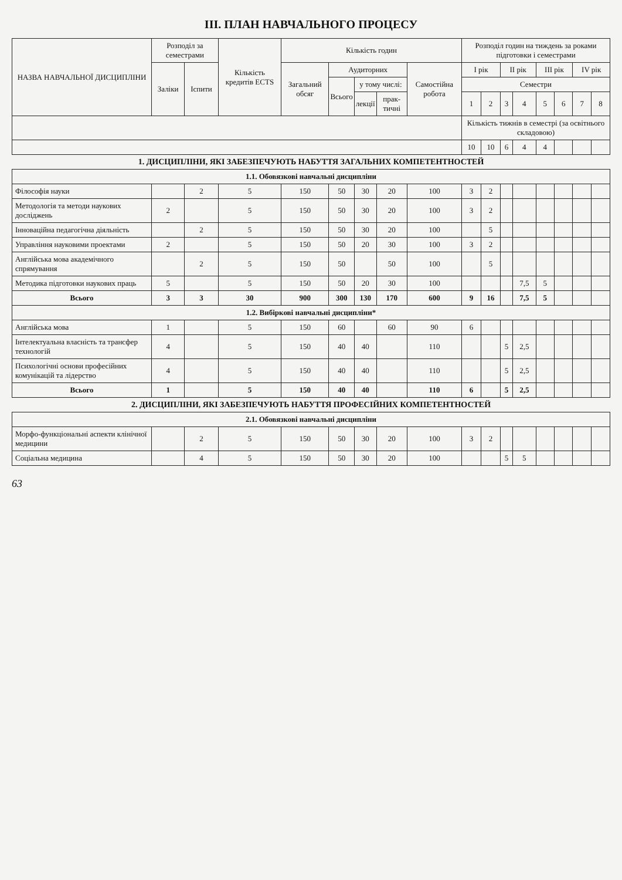ІІІ. ПЛАН НАВЧАЛЬНОГО ПРОЦЕСУ
| НАЗВА НАВЧАЛЬНОЇ ДИСЦИПЛІНИ | Розподіл за семестрами | | Кількість кредитів ECTS | Кількість годин | | | | | Розподіл годин на тиждень за роками підготовки і семестрами | | | | | | | |
| --- | --- | --- | --- | --- | --- | --- | --- | --- | --- | --- | --- | --- | --- | --- | --- | --- |
| | Заліки | Іспити | | Загальний обсяг | Аудиторних | | | Самостійна робота | І рік | | ІІ рік | | ІІІ рік | | IV рік | |
| | | | | | Всього | у тому числі: | | | Семестри | | | | | | | |
| | | | | | | лекції | прак-тичні | | 1 | 2 | 3 | 4 | 5 | 6 | 7 | 8 |
| | | | | | | | | | Кількість тижнів в семестрі (за освітнього складовою) | | | | | | | |
| | | | | | | | | | 10 | 10 | 6 | 4 | 4 | | | |
| 1. ДИСЦИПЛІНИ, ЯКІ ЗАБЕЗПЕЧУЮТЬ НАБУТТЯ ЗАГАЛЬНИХ КОМПЕТЕНТНОСТЕЙ | | | | | | | | | | | | | | | | |
| 1.1. Обовязкові навчальні дисципліни | | | | | | | | | | | | | | | | |
| Філософія науки | | 2 | 5 | 150 | 50 | 30 | 20 | 100 | 3 | 2 | | | | | | |
| Методологія та методи наукових досліджень | 2 | | 5 | 150 | 50 | 30 | 20 | 100 | 3 | 2 | | | | | | |
| Інноваційна педагогічна діяльність | | 2 | 5 | 150 | 50 | 30 | 20 | 100 | | 5 | | | | | | |
| Управління науковими проектами | 2 | | 5 | 150 | 50 | 20 | 30 | 100 | 3 | 2 | | | | | | |
| Англійська мова академічного спрямування | | 2 | 5 | 150 | 50 | | 50 | 100 | | 5 | | | | | | |
| Методика підготовки наукових праць | 5 | | 5 | 150 | 50 | 20 | 30 | 100 | | | | 7,5 | 5 | | | |
| Всього | 3 | 3 | 30 | 900 | 300 | 130 | 170 | 600 | 9 | 16 | | 7,5 | 5 | | | |
| 1.2. Вибіркові навчальні дисципліни* | | | | | | | | | | | | | | | | |
| Англійська мова | 1 | | 5 | 150 | 60 | | 60 | 90 | 6 | | | | | | | |
| Інтелектуальна власність та трансфер технологій | 4 | | 5 | 150 | 40 | 40 | | 110 | | | 5 | 2,5 | | | | |
| Психологічні основи професійних комунікацій та лідерство | 4 | | 5 | 150 | 40 | 40 | | 110 | | | 5 | 2,5 | | | | |
| Всього | 1 | | 5 | 150 | 40 | 40 | | 110 | 6 | | 5 | 2,5 | | | | |
| 2. ДИСЦИПЛІНИ, ЯКІ ЗАБЕЗПЕЧУЮТЬ НАБУТТЯ ПРОФЕСІЙНИХ КОМПЕТЕНТНОСТЕЙ | | | | | | | | | | | | | | | | |
| 2.1. Обовязкові навчальні дисципліни | | | | | | | | | | | | | | | | |
| Морфо-функціональні аспекти клінічної медицини | | 2 | 5 | 150 | 50 | 30 | 20 | 100 | 3 | 2 | | | | | | |
| Соціальна медицина | | 4 | 5 | 150 | 50 | 30 | 20 | 100 | | | 5 | 5 | | | | |
63